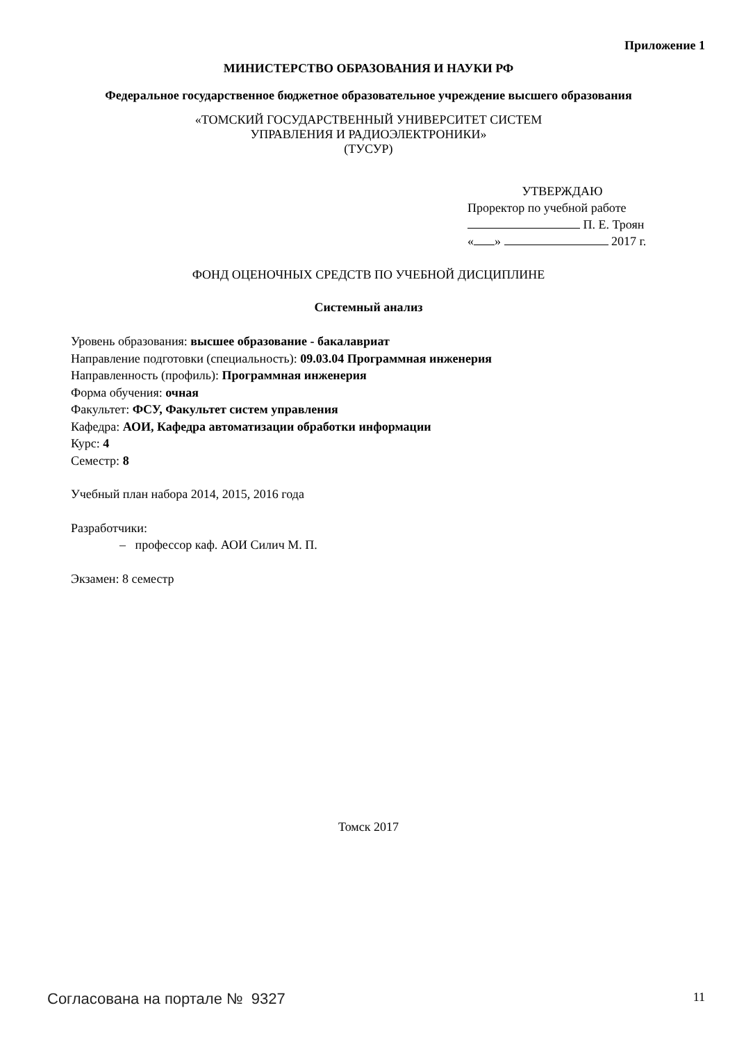Приложение 1
МИНИСТЕРСТВО ОБРАЗОВАНИЯ И НАУКИ РФ
Федеральное государственное бюджетное образовательное учреждение высшего образования
«ТОМСКИЙ ГОСУДАРСТВЕННЫЙ УНИВЕРСИТЕТ СИСТЕМ
УПРАВЛЕНИЯ И РАДИОЭЛЕКТРОНИКИ»
(ТУСУР)
УТВЕРЖДАЮ
Проректор по учебной работе
П. Е. Троян
« » 2017 г.
ФОНД ОЦЕНОЧНЫХ СРЕДСТВ ПО УЧЕБНОЙ ДИСЦИПЛИНЕ
Системный анализ
Уровень образования: высшее образование - бакалавриат
Направление подготовки (специальность): 09.03.04 Программная инженерия
Направленность (профиль): Программная инженерия
Форма обучения: очная
Факультет: ФСУ, Факультет систем управления
Кафедра: АОИ, Кафедра автоматизации обработки информации
Курс: 4
Семестр: 8
Учебный план набора 2014, 2015, 2016 года
Разработчики:
– профессор каф. АОИ Силич М. П.
Экзамен: 8 семестр
Томск 2017
Согласована на портале № 9327 11